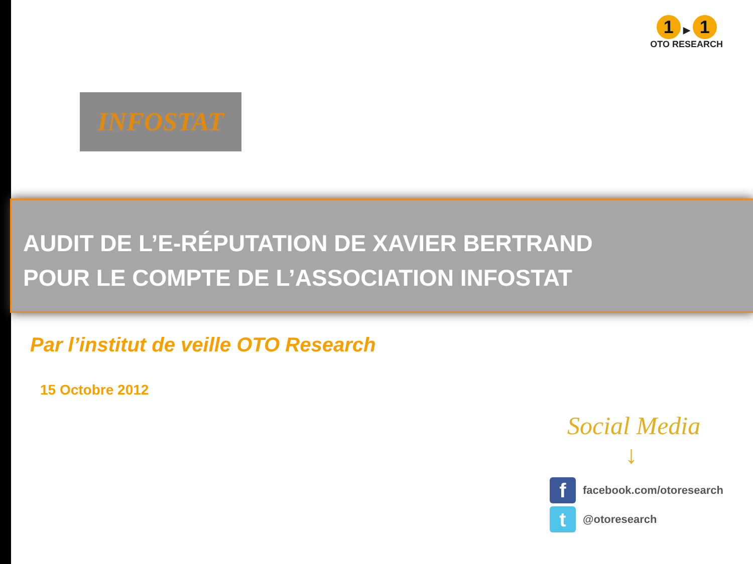1 ▶ 1
OTO RESEARCH
INFOSTAT
AUDIT DE L’E-RÉPUTATION DE XAVIER BERTRAND
POUR LE COMPTE DE L’ASSOCIATION INFOSTAT
Par l’institut de veille OTO Research
15 Octobre 2012
Social Media
↓
ffacebook.com/otoresearch
t @otoresearch